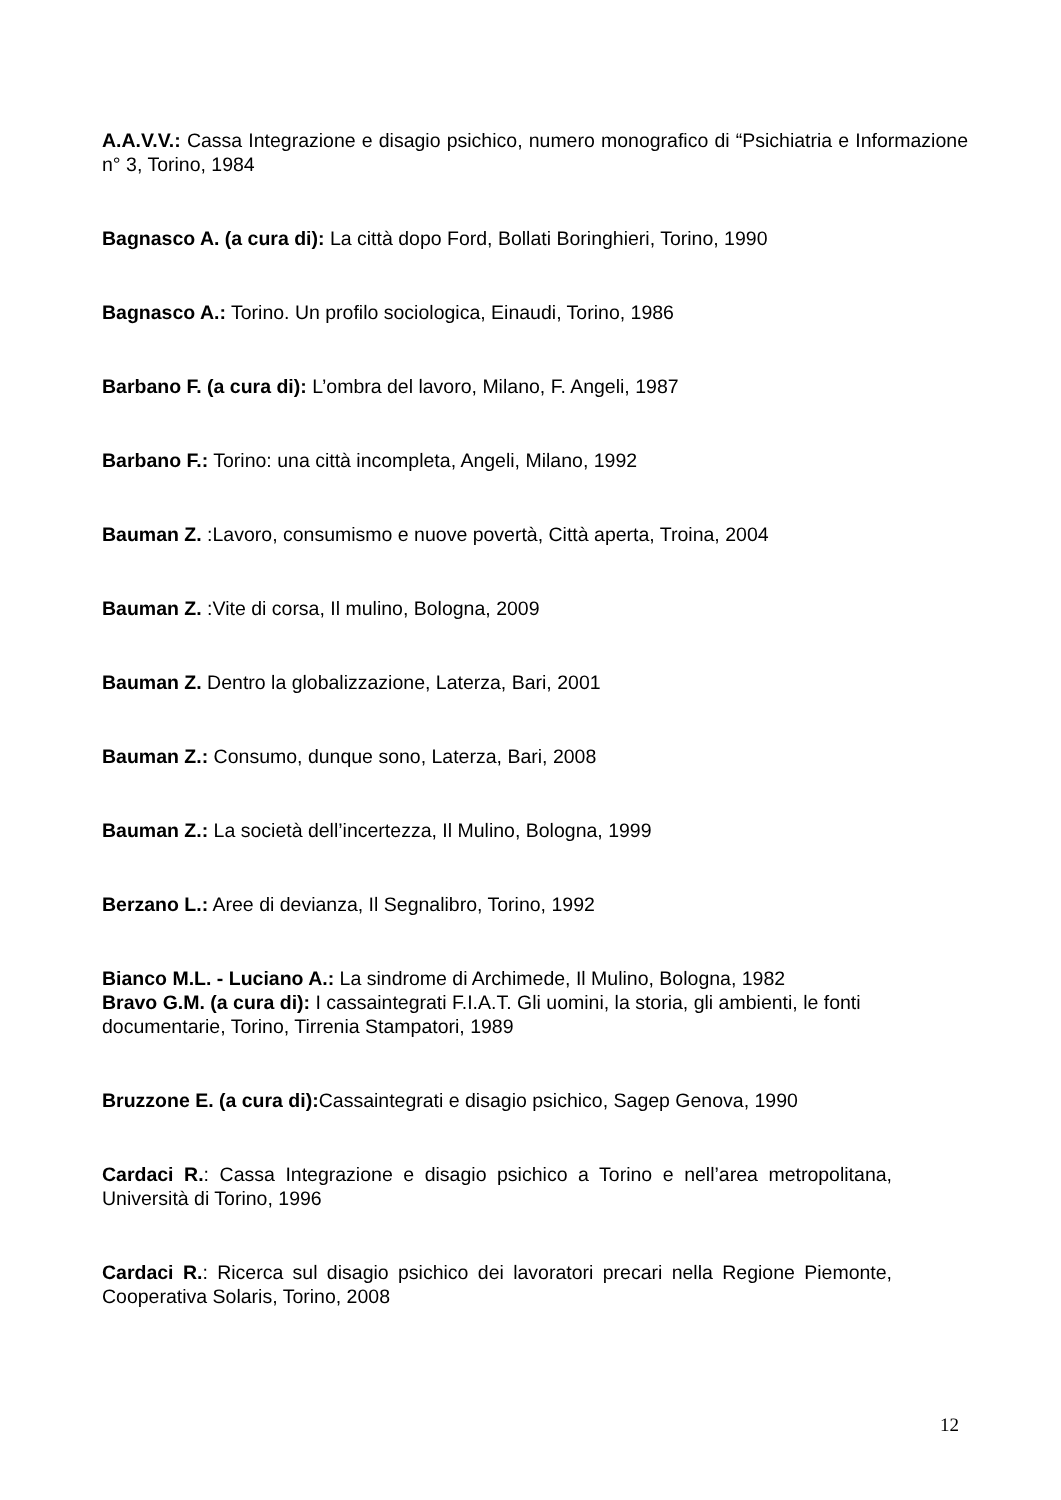A.A.V.V.: Cassa Integrazione e disagio psichico, numero monografico di “Psichiatria e Informazione n° 3, Torino, 1984
Bagnasco A. (a cura di): La città dopo Ford, Bollati Boringhieri, Torino, 1990
Bagnasco A.: Torino. Un profilo sociologica, Einaudi, Torino, 1986
Barbano F. (a cura di): L’ombra del lavoro, Milano, F. Angeli, 1987
Barbano F.: Torino: una città incompleta, Angeli, Milano, 1992
Bauman Z. :Lavoro, consumismo e nuove povertà, Città aperta, Troina, 2004
Bauman Z. :Vite di corsa, Il mulino, Bologna, 2009
Bauman Z. Dentro la globalizzazione, Laterza, Bari, 2001
Bauman Z.: Consumo, dunque sono, Laterza, Bari, 2008
Bauman Z.: La società dell’incertezza, Il Mulino, Bologna, 1999
Berzano L.: Aree di devianza, Il Segnalibro, Torino, 1992
Bianco M.L. - Luciano A.: La sindrome di Archimede, Il Mulino, Bologna, 1982
Bravo G.M. (a cura di): I cassaintegrati F.I.A.T. Gli uomini, la storia, gli ambienti, le fonti documentarie, Torino, Tirrenia Stampatori, 1989
Bruzzone E. (a cura di): Cassaintegrati e disagio psichico, Sagep Genova, 1990
Cardaci R.: Cassa Integrazione e disagio psichico a Torino e nell’area metropolitana, Università di Torino, 1996
Cardaci R.: Ricerca sul disagio psichico dei lavoratori precari nella Regione Piemonte, Cooperativa Solaris, Torino, 2008
12